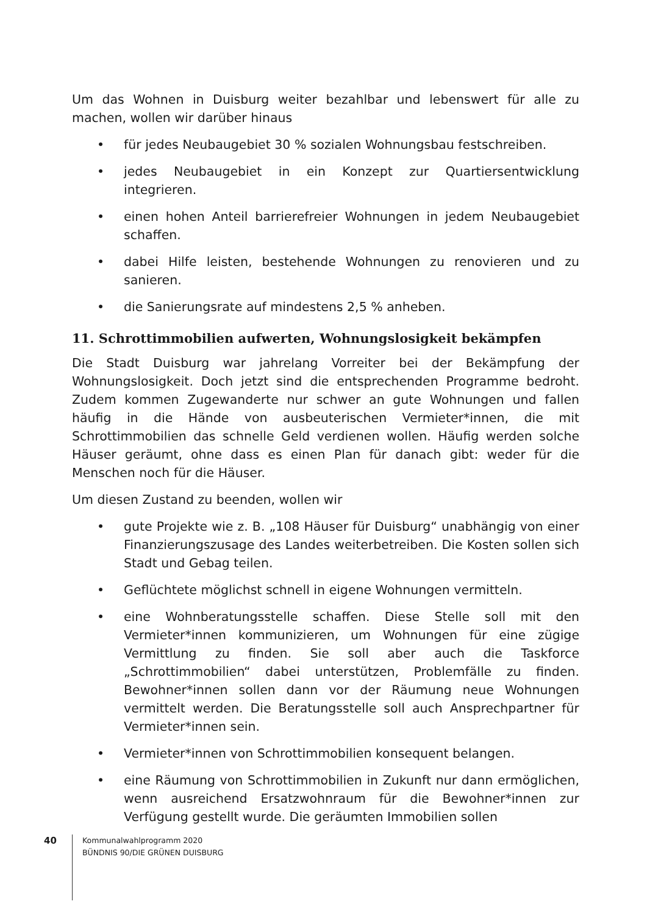Um das Wohnen in Duisburg weiter bezahlbar und lebenswert für alle zu machen, wollen wir darüber hinaus
• für jedes Neubaugebiet 30 % sozialen Wohnungsbau festschreiben.
• jedes Neubaugebiet in ein Konzept zur Quartiersentwicklung integrieren.
• einen hohen Anteil barrierefreier Wohnungen in jedem Neubaugebiet schaffen.
• dabei Hilfe leisten, bestehende Wohnungen zu renovieren und zu sanieren.
• die Sanierungsrate auf mindestens 2,5 % anheben.
11. Schrottimmobilien aufwerten, Wohnungslosigkeit bekämpfen
Die Stadt Duisburg war jahrelang Vorreiter bei der Bekämpfung der Wohnungslosigkeit. Doch jetzt sind die entsprechenden Programme bedroht. Zudem kommen Zugewanderte nur schwer an gute Wohnungen und fallen häufig in die Hände von ausbeuterischen Vermieter*innen, die mit Schrottimmobilien das schnelle Geld verdienen wollen. Häufig werden solche Häuser geräumt, ohne dass es einen Plan für danach gibt: weder für die Menschen noch für die Häuser.
Um diesen Zustand zu beenden, wollen wir
• gute Projekte wie z. B. „108 Häuser für Duisburg“ unabhängig von einer Finanzierungszusage des Landes weiterbetreiben. Die Kosten sollen sich Stadt und Gebag teilen.
• Geflüchtete möglichst schnell in eigene Wohnungen vermitteln.
• eine Wohnberatungsstelle schaffen. Diese Stelle soll mit den Vermieter*innen kommunizieren, um Wohnungen für eine zügige Vermittlung zu finden. Sie soll aber auch die Taskforce „Schrottimmobilien“ dabei unterstützen, Problemfälle zu finden. Bewohner*innen sollen dann vor der Räumung neue Wohnungen vermittelt werden. Die Beratungsstelle soll auch Ansprechpartner für Vermieter*innen sein.
• Vermieter*innen von Schrottimmobilien konsequent belangen.
• eine Räumung von Schrottimmobilien in Zukunft nur dann ermöglichen, wenn ausreichend Ersatzwohnraum für die Bewohner*innen zur Verfügung gestellt wurde. Die geräumten Immobilien sollen
40
Kommunalwahlprogramm 2020
BÜNDNIS 90/DIE GRÜNEN DUISBURG